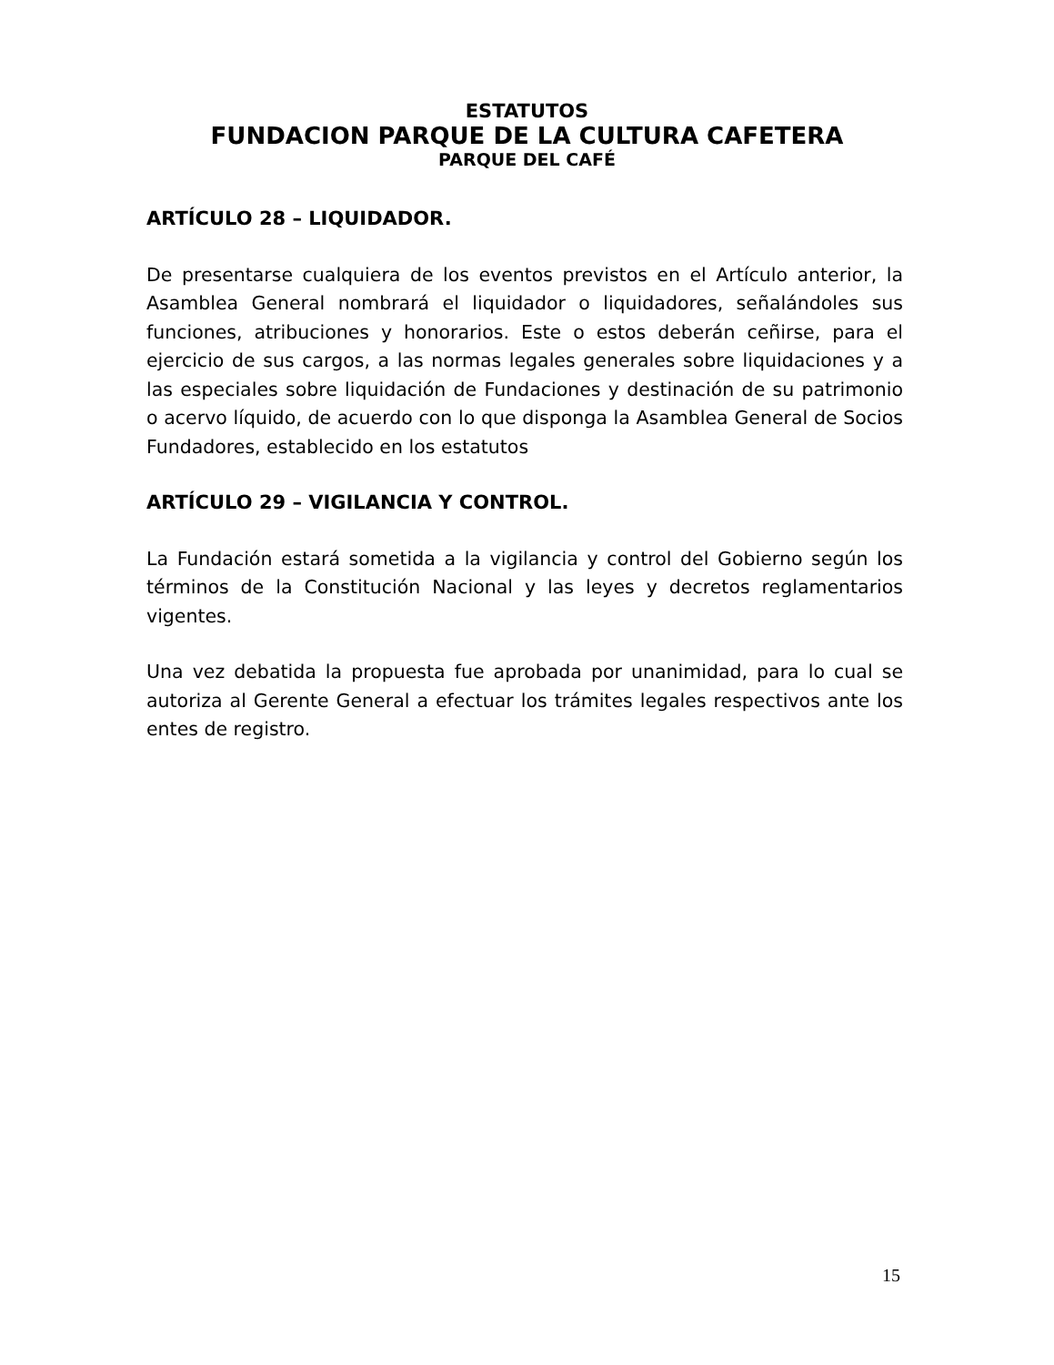ESTATUTOS
FUNDACION PARQUE DE LA CULTURA CAFETERA
PARQUE DEL CAFÉ
ARTÍCULO 28 – LIQUIDADOR.
De presentarse cualquiera de los eventos previstos en el Artículo anterior, la Asamblea General nombrará el liquidador o liquidadores, señalándoles sus funciones, atribuciones y honorarios. Este o estos deberán ceñirse, para el ejercicio de sus cargos, a las normas legales generales sobre liquidaciones y a las especiales sobre liquidación de Fundaciones y destinación de su patrimonio o acervo líquido, de acuerdo con lo que disponga la Asamblea General de Socios Fundadores, establecido en los estatutos
ARTÍCULO 29 – VIGILANCIA Y CONTROL.
La Fundación estará sometida a la vigilancia y control del Gobierno según los términos de la Constitución Nacional y las leyes y decretos reglamentarios vigentes.
Una vez debatida la propuesta fue aprobada por unanimidad, para lo cual se autoriza al Gerente General a efectuar los trámites legales respectivos ante los entes de registro.
15